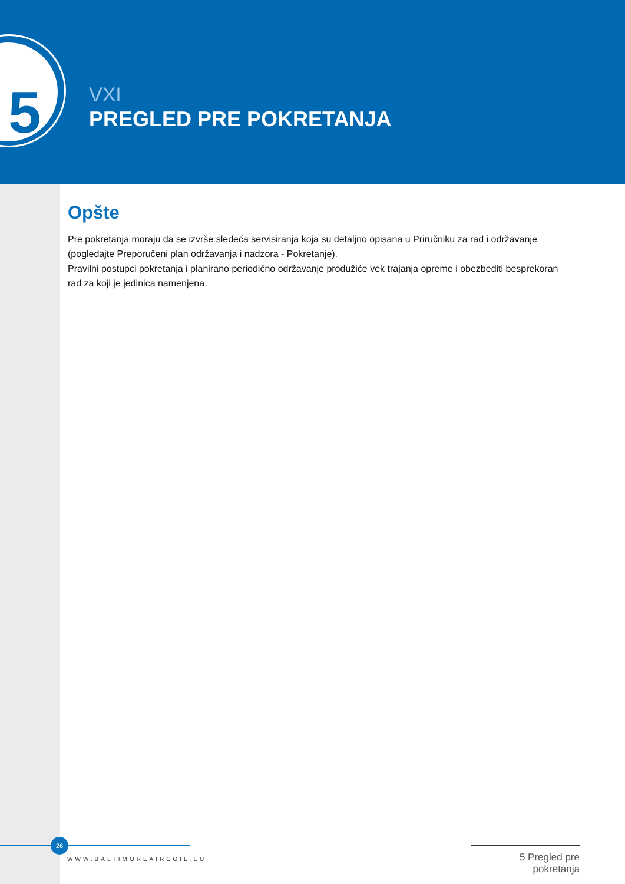5
VXI
PREGLED PRE POKRETANJA
Opšte
Pre pokretanja moraju da se izvrše sledeća servisiranja koja su detaljno opisana u Priručniku za rad i održavanje (pogledajte Preporučeni plan održavanja i nadzora - Pokretanje).
Pravilni postupci pokretanja i planirano periodično održavanje produžiće vek trajanja opreme i obezbediti besprekoran rad za koji je jedinica namenjena.
26
WWW.BALTIMOREAIRCOIL.EU
5 Pregled pre pokretanja